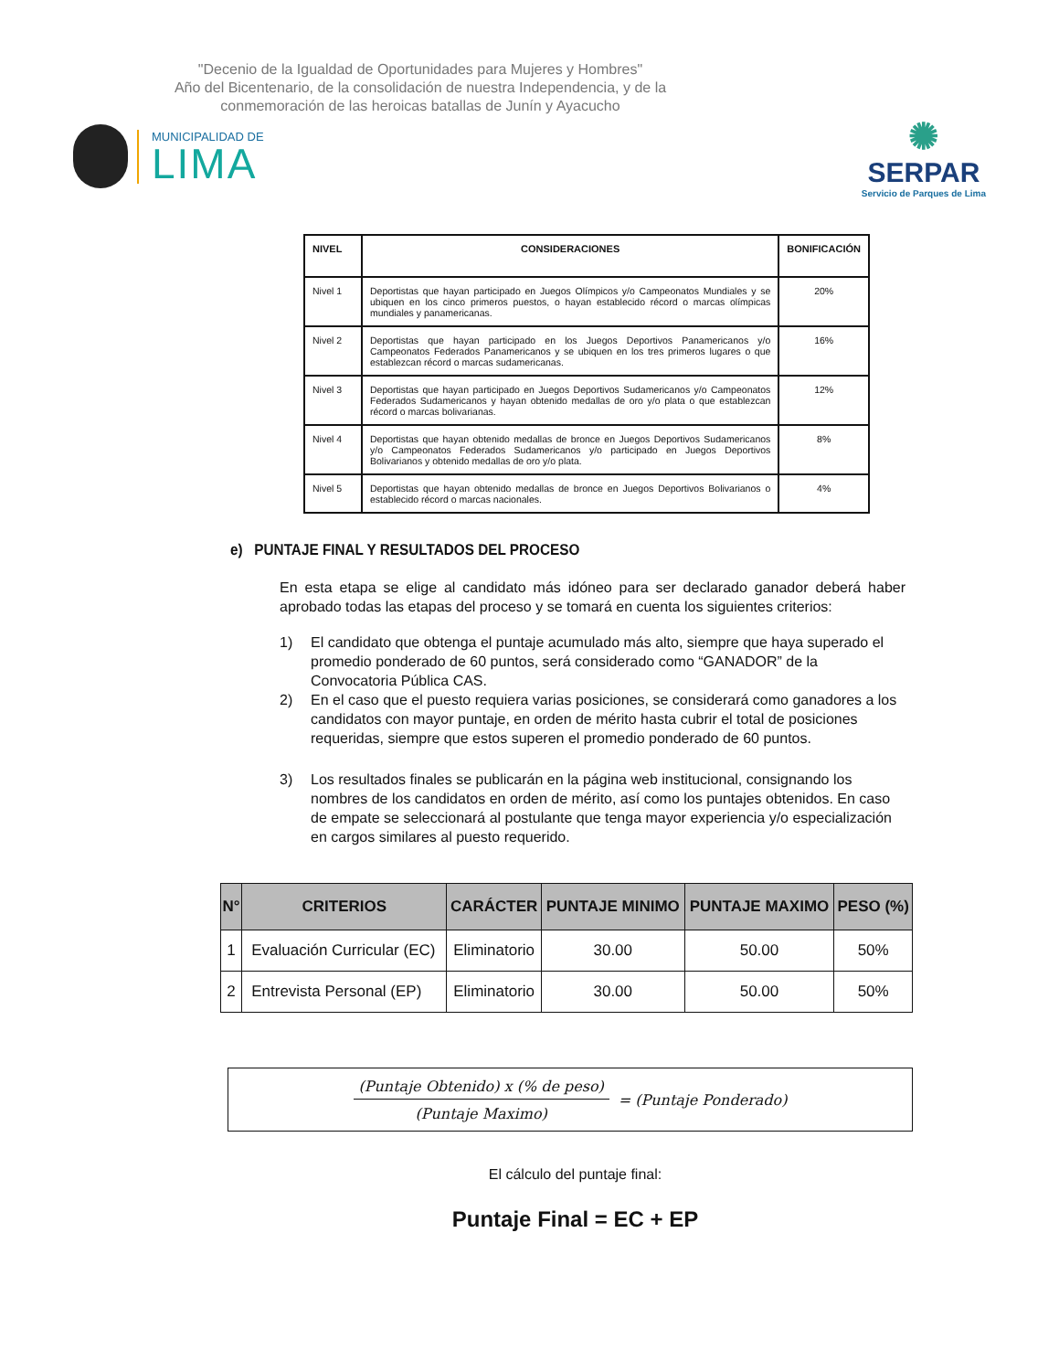"Decenio de la Igualdad de Oportunidades para Mujeres y Hombres"
Año del Bicentenario, de la consolidación de nuestra Independencia, y de la conmemoración de las heroicas batallas de Junín y Ayacucho
MUNICIPALIDAD DE
LIMA
✺
SERPAR
Servicio de Parques de Lima
| NIVEL | CONSIDERACIONES | BONIFICACIÓN |
| --- | --- | --- |
| Nivel 1 | Deportistas que hayan participado en Juegos Olímpicos y/o Campeonatos Mundiales y se ubiquen en los cinco primeros puestos, o hayan establecido récord o marcas olímpicas mundiales y panamericanas. | 20% |
| Nivel 2 | Deportistas que hayan participado en los Juegos Deportivos Panamericanos y/o Campeonatos Federados Panamericanos y se ubiquen en los tres primeros lugares o que establezcan récord o marcas sudamericanas. | 16% |
| Nivel 3 | Deportistas que hayan participado en Juegos Deportivos Sudamericanos y/o Campeonatos Federados Sudamericanos y hayan obtenido medallas de oro y/o plata o que establezcan récord o marcas bolivarianas. | 12% |
| Nivel 4 | Deportistas que hayan obtenido medallas de bronce en Juegos Deportivos Sudamericanos y/o Campeonatos Federados Sudamericanos y/o participado en Juegos Deportivos Bolivarianos y obtenido medallas de oro y/o plata. | 8% |
| Nivel 5 | Deportistas que hayan obtenido medallas de bronce en Juegos Deportivos Bolivarianos o establecido récord o marcas nacionales. | 4% |
e) PUNTAJE FINAL Y RESULTADOS DEL PROCESO
En esta etapa se elige al candidato más idóneo para ser declarado ganador deberá haber aprobado todas las etapas del proceso y se tomará en cuenta los siguientes criterios:
1) El candidato que obtenga el puntaje acumulado más alto, siempre que haya superado el promedio ponderado de 60 puntos, será considerado como “GANADOR” de la Convocatoria Pública CAS.
2) En el caso que el puesto requiera varias posiciones, se considerará como ganadores a los candidatos con mayor puntaje, en orden de mérito hasta cubrir el total de posiciones requeridas, siempre que estos superen el promedio ponderado de 60 puntos.
3) Los resultados finales se publicarán en la página web institucional, consignando los nombres de los candidatos en orden de mérito, así como los puntajes obtenidos. En caso de empate se seleccionará al postulante que tenga mayor experiencia y/o especialización en cargos similares al puesto requerido.
| N° | CRITERIOS | CARÁCTER | PUNTAJE MINIMO | PUNTAJE MAXIMO | PESO (%) |
| --- | --- | --- | --- | --- | --- |
| 1 | Evaluación Curricular (EC) | Eliminatorio | 30.00 | 50.00 | 50% |
| 2 | Entrevista Personal (EP) | Eliminatorio | 30.00 | 50.00 | 50% |
(Puntaje Obtenido) x (% de peso)
(Puntaje Maximo)
= (Puntaje Ponderado)
El cálculo del puntaje final:
Puntaje Final = EC + EP